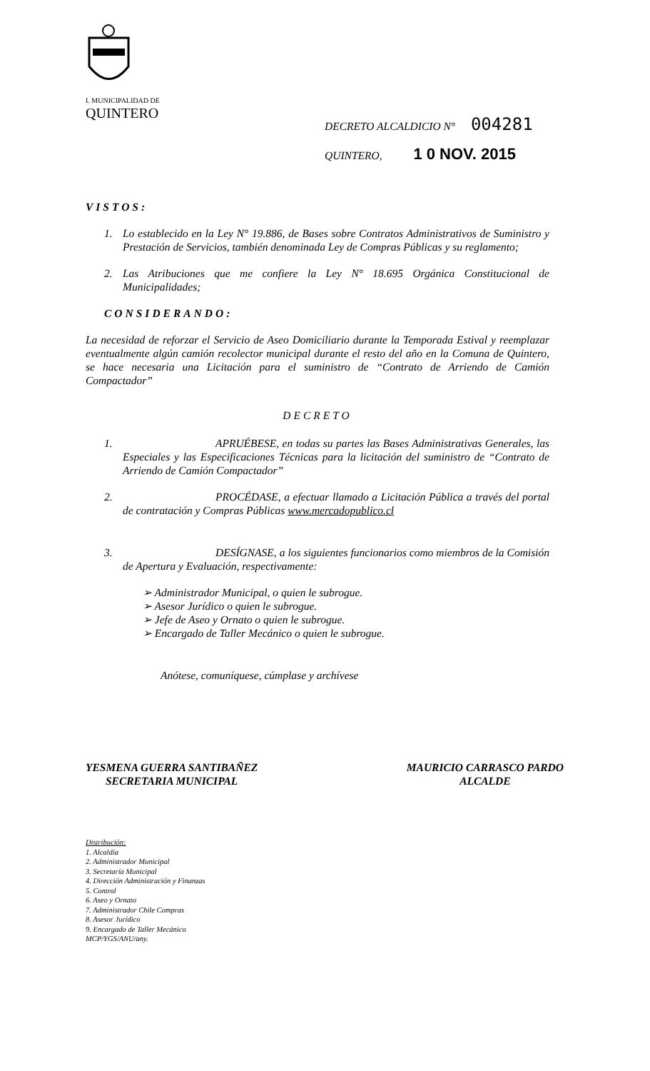I. MUNICIPALIDAD DE
QUINTERO
DECRETO ALCALDICIO N° 004281
QUINTERO, 1 0 NOV. 2015
VISTOS:
1. Lo establecido en la Ley N° 19.886, de Bases sobre Contratos Administrativos de Suministro y Prestación de Servicios, también denominada Ley de Compras Públicas y su reglamento;
2. Las Atribuciones que me confiere la Ley N° 18.695 Orgánica Constitucional de Municipalidades;
CONSIDERANDO:
La necesidad de reforzar el Servicio de Aseo Domiciliario durante la Temporada Estival y reemplazar eventualmente algún camión recolector municipal durante el resto del año en la Comuna de Quintero, se hace necesaria una Licitación para el suministro de “Contrato de Arriendo de Camión Compactador”
DECRETO
1. APRUÉBESE, en todas su partes las Bases Administrativas Generales, las Especiales y las Especificaciones Técnicas para la licitación del suministro de “Contrato de Arriendo de Camión Compactador”
2. PROCÉDASE, a efectuar llamado a Licitación Pública a través del portal de contratación y Compras Públicas www.mercadopublico.cl
3. DESÍGNASE, a los siguientes funcionarios como miembros de la Comisión de Apertura y Evaluación, respectivamente:
➢ Administrador Municipal, o quien le subrogue.
➢ Asesor Jurídico o quien le subrogue.
➢ Jefe de Aseo y Ornato o quien le subrogue.
➢ Encargado de Taller Mecánico o quien le subrogue.
Anótese, comuníquese, cúmplase y archívese
YESMENA GUERRA SANTIBAÑEZ
SECRETARIA MUNICIPAL
MAURICIO CARRASCO PARDO
ALCALDE
Distribución:
1. Alcaldía
2. Administrador Municipal
3. Secretaría Municipal
4. Dirección Administración y Finanzas
5. Control
6. Aseo y Ornato
7. Administrador Chile Compras
8. Asesor Jurídico
9. Encargado de Taller Mecánico
MCP/YGS/ANU/any.